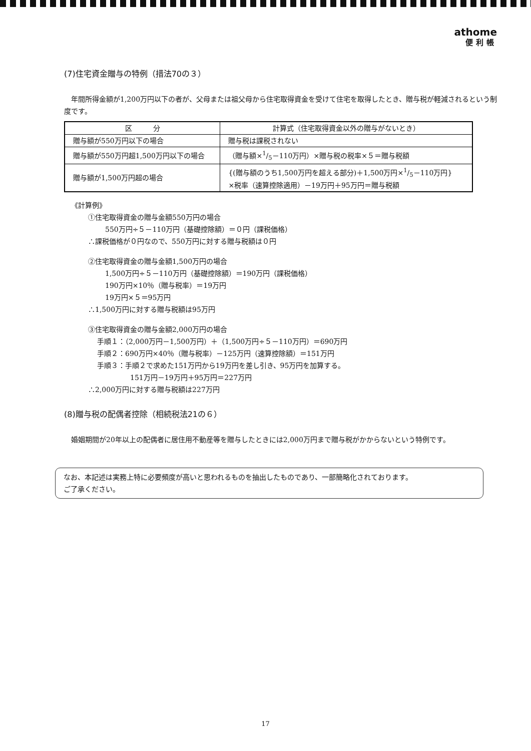athome
便利帳
(7)住宅資金贈与の特例（措法70の３）
年間所得金額が1,200万円以下の者が、父母または祖父母から住宅取得資金を受けて住宅を取得したとき、贈与税が軽減されるという制度です。
| 区 分 | 計算式（住宅取得資金以外の贈与がないとき） |
| --- | --- |
| 贈与額が550万円以下の場合 | 贈与税は課税されない |
| 贈与額が550万円超1,500万円以下の場合 | （贈与額×1/5－110万円）×贈与税の税率×５＝贈与税額 |
| 贈与額が1,500万円超の場合 | {(贈与額のうち1,500万円を超える部分)＋1,500万円×1/5－110万円} ×税率（速算控除適用）－19万円＋95万円＝贈与税額 |
《計算例》
①住宅取得資金の贈与金額550万円の場合
550万円÷５－110万円（基礎控除額）＝０円（課税価格）
∴課税価格が０円なので、550万円に対する贈与税額は０円
②住宅取得資金の贈与金額1,500万円の場合
1,500万円÷５－110万円（基礎控除額）＝190万円（課税価格）
190万円×10％（贈与税率）＝19万円
19万円×５＝95万円
∴1,500万円に対する贈与税額は95万円
③住宅取得資金の贈与金額2,000万円の場合
手順１：（2,000万円－1,500万円）＋（1,500万円÷５－110万円）＝690万円
手順２：690万円×40％（贈与税率）－125万円（速算控除額）＝151万円
手順３：手順２で求めた151万円から19万円を差し引き、95万円を加算する。
151万円－19万円＋95万円＝227万円
∴2,000万円に対する贈与税額は227万円
(8)贈与税の配偶者控除（相続税法21の６）
婚姻期間が20年以上の配偶者に居住用不動産等を贈与したときには2,000万円まで贈与税がかからないという特例です。
なお、本記述は実務上特に必要頻度が高いと思われるものを抽出したものであり、一部簡略化されております。
ご了承ください。
17